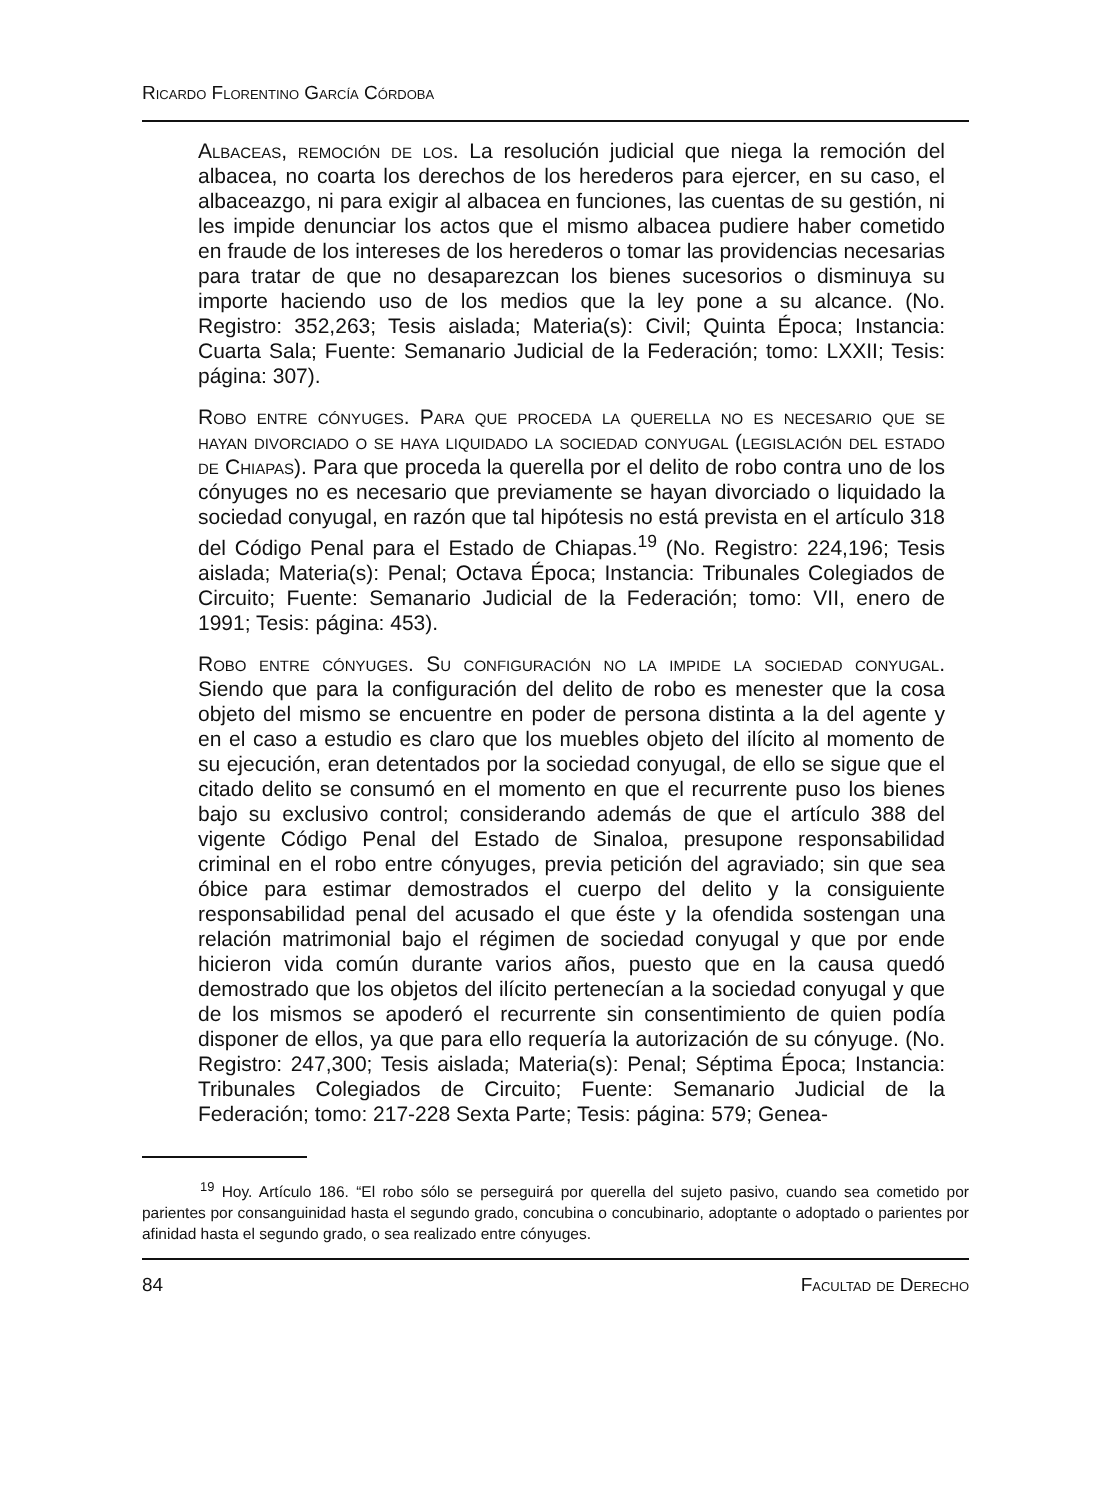Ricardo Florentino García Córdoba
Albaceas, remoción de los. La resolución judicial que niega la remoción del albacea, no coarta los derechos de los herederos para ejercer, en su caso, el albaceazgo, ni para exigir al albacea en funciones, las cuentas de su gestión, ni les impide denunciar los actos que el mismo albacea pudiere haber cometido en fraude de los intereses de los herederos o tomar las providencias necesarias para tratar de que no desaparezcan los bienes sucesorios o disminuya su importe haciendo uso de los medios que la ley pone a su alcance. (No. Registro: 352,263; Tesis aislada; Materia(s): Civil; Quinta Época; Instancia: Cuarta Sala; Fuente: Semanario Judicial de la Federación; tomo: LXXII; Tesis: página: 307).
Robo entre cónyuges. Para que proceda la querella no es necesario que se hayan divorciado o se haya liquidado la sociedad conyugal (legislación del estado de Chiapas). Para que proceda la querella por el delito de robo contra uno de los cónyuges no es necesario que previamente se hayan divorciado o liquidado la sociedad conyugal, en razón que tal hipótesis no está prevista en el artículo 318 del Código Penal para el Estado de Chiapas.<sup>19</sup> (No. Registro: 224,196; Tesis aislada; Materia(s): Penal; Octava Época; Instancia: Tribunales Colegiados de Circuito; Fuente: Semanario Judicial de la Federación; tomo: VII, enero de 1991; Tesis: página: 453).
Robo entre cónyuges. Su configuración no la impide la sociedad conyugal. Siendo que para la configuración del delito de robo es menester que la cosa objeto del mismo se encuentre en poder de persona distinta a la del agente y en el caso a estudio es claro que los muebles objeto del ilícito al momento de su ejecución, eran detentados por la sociedad conyugal, de ello se sigue que el citado delito se consumó en el momento en que el recurrente puso los bienes bajo su exclusivo control; considerando además de que el artículo 388 del vigente Código Penal del Estado de Sinaloa, presupone responsabilidad criminal en el robo entre cónyuges, previa petición del agraviado; sin que sea óbice para estimar demostrados el cuerpo del delito y la consiguiente responsabilidad penal del acusado el que éste y la ofendida sostengan una relación matrimonial bajo el régimen de sociedad conyugal y que por ende hicieron vida común durante varios años, puesto que en la causa quedó demostrado que los objetos del ilícito pertenecían a la sociedad conyugal y que de los mismos se apoderó el recurrente sin consentimiento de quien podía disponer de ellos, ya que para ello requería la autorización de su cónyuge. (No. Registro: 247,300; Tesis aislada; Materia(s): Penal; Séptima Época; Instancia: Tribunales Colegiados de Circuito; Fuente: Semanario Judicial de la Federación; tomo: 217-228 Sexta Parte; Tesis: página: 579; Genea-
<sup>19</sup> Hoy. Artículo 186. “El robo sólo se perseguirá por querella del sujeto pasivo, cuando sea cometido por parientes por consanguinidad hasta el segundo grado, concubina o concubinario, adoptante o adoptado o parientes por afinidad hasta el segundo grado, o sea realizado entre cónyuges.
84 Facultad de Derecho